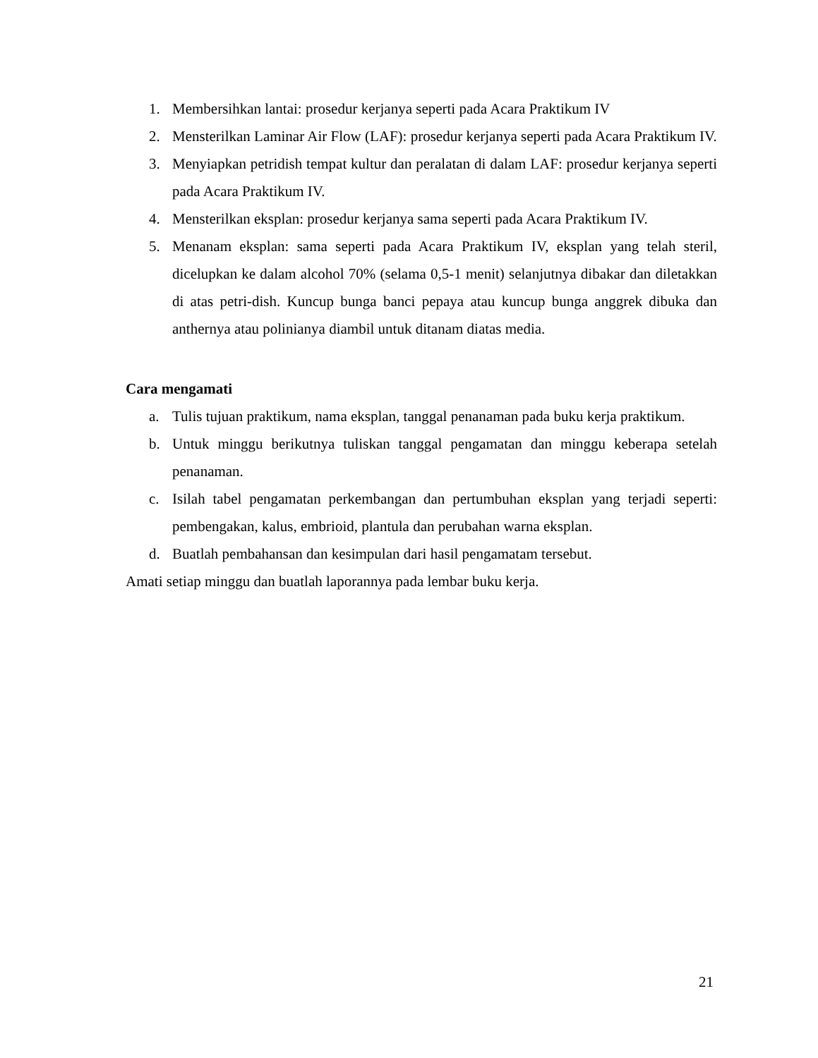1. Membersihkan lantai: prosedur kerjanya seperti pada Acara Praktikum IV
2. Mensterilkan Laminar Air Flow (LAF): prosedur kerjanya seperti pada Acara Praktikum IV.
3. Menyiapkan petridish tempat kultur dan peralatan di dalam LAF: prosedur kerjanya seperti pada Acara Praktikum IV.
4. Mensterilkan eksplan: prosedur kerjanya sama seperti pada Acara Praktikum IV.
5. Menanam eksplan: sama seperti pada Acara Praktikum IV, eksplan yang telah steril, dicelupkan ke dalam alcohol 70% (selama 0,5-1 menit) selanjutnya dibakar dan diletakkan di atas petri-dish. Kuncup bunga banci pepaya atau kuncup bunga anggrek dibuka dan anthernya atau polinianya diambil untuk ditanam diatas media.
Cara mengamati
a. Tulis tujuan praktikum, nama eksplan, tanggal penanaman pada buku kerja praktikum.
b. Untuk minggu berikutnya tuliskan tanggal pengamatan dan minggu keberapa setelah penanaman.
c. Isilah tabel pengamatan perkembangan dan pertumbuhan eksplan yang terjadi seperti: pembengakan, kalus, embrioid, plantula dan perubahan warna eksplan.
d. Buatlah pembahansan dan kesimpulan dari hasil pengamatam tersebut.
Amati setiap minggu dan buatlah laporannya pada lembar buku kerja.
21